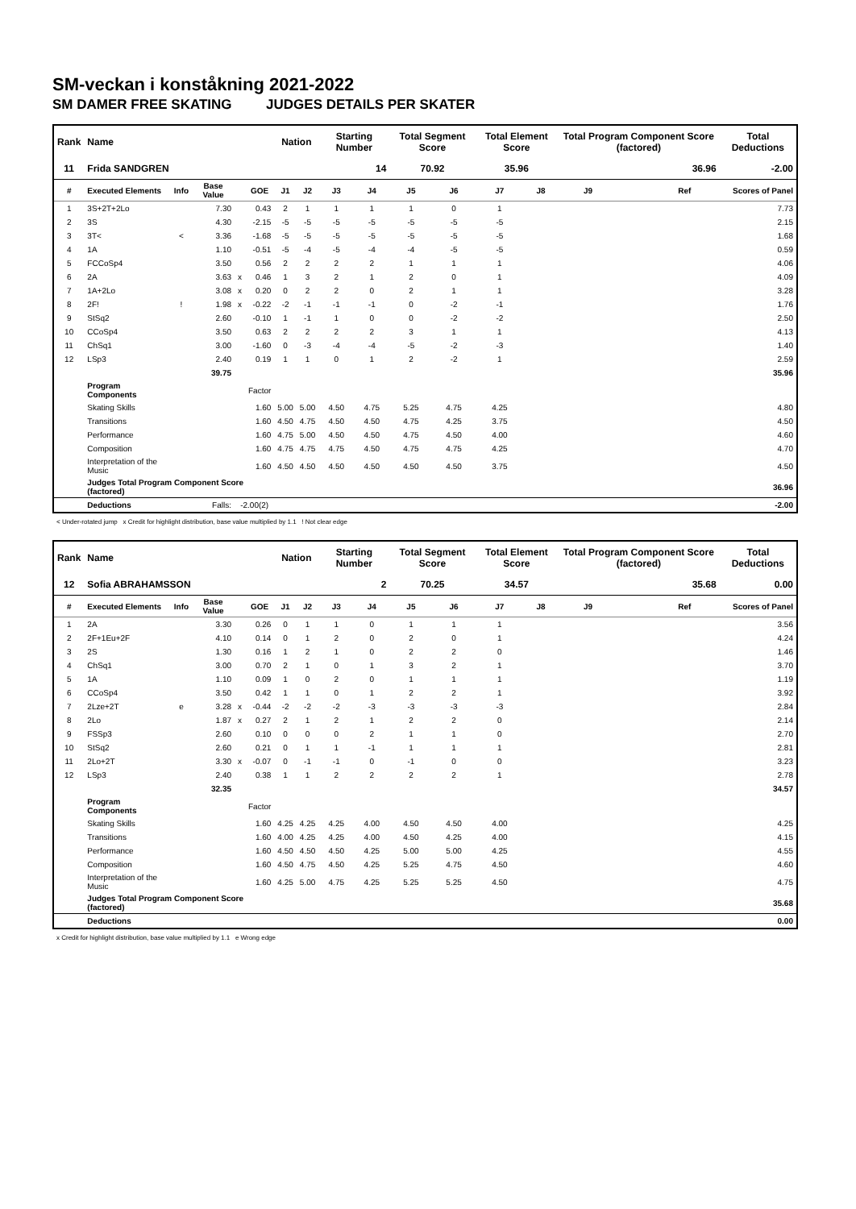SM-veckan i konståkning 2021-2022
SM DAMER FREE SKATING JUDGES DETAILS PER SKATER
| Rank | Name | | | | | Nation | | Starting Number | | Total Segment Score | | Total Element Score | | Total Program Component Score (factored) | | | Total Deductions |
| --- | --- | --- | --- | --- | --- | --- | --- | --- | --- | --- | --- | --- | --- | --- | --- | --- | --- |
| 11 | Frida SANDGREN | | | | | | | 14 | | 70.92 | | 35.96 | | 36.96 | | | -2.00 |
| # | Executed Elements | Info | Base Value | | GOE | J1 | J2 | J3 | J4 | J5 | J6 | J7 | J8 | J9 | Ref | | Scores of Panel |
| 1 | 3S+2T+2Lo | | 7.30 | | 0.43 | 2 | 1 | 1 | 1 | 1 | 0 | 1 | | | | | 7.73 |
| 2 | 3S | | 4.30 | | -2.15 | -5 | -5 | -5 | -5 | -5 | -5 | -5 | | | | | 2.15 |
| 3 | 3T< | < | 3.36 | | -1.68 | -5 | -5 | -5 | -5 | -5 | -5 | -5 | | | | | 1.68 |
| 4 | 1A | | 1.10 | | -0.51 | -5 | -4 | -5 | -4 | -4 | -5 | -5 | | | | | 0.59 |
| 5 | FCCoSp4 | | 3.50 | | 0.56 | 2 | 2 | 2 | 2 | 1 | 1 | 1 | | | | | 4.06 |
| 6 | 2A | | 3.63 | x | 0.46 | 1 | 3 | 2 | 1 | 2 | 0 | 1 | | | | | 4.09 |
| 7 | 1A+2Lo | | 3.08 | x | 0.20 | 0 | 2 | 2 | 0 | 2 | 1 | 1 | | | | | 3.28 |
| 8 | 2F! | ! | 1.98 | x | -0.22 | -2 | -1 | -1 | -1 | 0 | -2 | -1 | | | | | 1.76 |
| 9 | StSq2 | | 2.60 | | -0.10 | 1 | -1 | 1 | 0 | 0 | -2 | -2 | | | | | 2.50 |
| 10 | CCoSp4 | | 3.50 | | 0.63 | 2 | 2 | 2 | 2 | 3 | 1 | 1 | | | | | 4.13 |
| 11 | ChSq1 | | 3.00 | | -1.60 | 0 | -3 | -4 | -4 | -5 | -2 | -3 | | | | | 1.40 |
| 12 | LSp3 | | 2.40 | | 0.19 | 1 | 1 | 0 | 1 | 2 | -2 | 1 | | | | | 2.59 |
| | | | 39.75 | | | | | | | | | | | | | | 35.96 |
| | Program Components | | | | Factor | | | | | | | | | | | | |
| | Skating Skills | | | | 1.60 | 5.00 | 5.00 | 4.50 | 4.75 | 5.25 | 4.75 | 4.25 | | | | | 4.80 |
| | Transitions | | | | 1.60 | 4.50 | 4.75 | 4.50 | 4.50 | 4.75 | 4.25 | 3.75 | | | | | 4.50 |
| | Performance | | | | 1.60 | 4.75 | 5.00 | 4.50 | 4.50 | 4.75 | 4.50 | 4.00 | | | | | 4.60 |
| | Composition | | | | 1.60 | 4.75 | 4.75 | 4.75 | 4.50 | 4.75 | 4.75 | 4.25 | | | | | 4.70 |
| | Interpretation of the Music | | | | 1.60 | 4.50 | 4.50 | 4.50 | 4.50 | 4.50 | 4.50 | 3.75 | | | | | 4.50 |
| | Judges Total Program Component Score (factored) | | | | | | | | | | | | | | | | 36.96 |
| | Deductions | | Falls: | -2.00(2) | | | | | | | | | | | | | -2.00 |
< Under-rotated jump x Credit for highlight distribution, base value multiplied by 1.1 ! Not clear edge
| Rank | Name | | | | | Nation | | Starting Number | | Total Segment Score | | Total Element Score | | Total Program Component Score (factored) | | | Total Deductions |
| --- | --- | --- | --- | --- | --- | --- | --- | --- | --- | --- | --- | --- | --- | --- | --- | --- | --- |
| 12 | Sofia ABRAHAMSSON | | | | | | | 2 | | 70.25 | | 34.57 | | 35.68 | | | 0.00 |
| # | Executed Elements | Info | Base Value | | GOE | J1 | J2 | J3 | J4 | J5 | J6 | J7 | J8 | J9 | Ref | | Scores of Panel |
| 1 | 2A | | 3.30 | | 0.26 | 0 | 1 | 1 | 0 | 1 | 1 | 1 | | | | | 3.56 |
| 2 | 2F+1Eu+2F | | 4.10 | | 0.14 | 0 | 1 | 2 | 0 | 2 | 0 | 1 | | | | | 4.24 |
| 3 | 2S | | 1.30 | | 0.16 | 1 | 2 | 1 | 0 | 2 | 2 | 0 | | | | | 1.46 |
| 4 | ChSq1 | | 3.00 | | 0.70 | 2 | 1 | 0 | 1 | 3 | 2 | 1 | | | | | 3.70 |
| 5 | 1A | | 1.10 | | 0.09 | 1 | 0 | 2 | 0 | 1 | 1 | 1 | | | | | 1.19 |
| 6 | CCoSp4 | | 3.50 | | 0.42 | 1 | 1 | 0 | 1 | 2 | 2 | 1 | | | | | 3.92 |
| 7 | 2Lze+2T | e | 3.28 | x | -0.44 | -2 | -2 | -2 | -3 | -3 | -3 | -3 | | | | | 2.84 |
| 8 | 2Lo | | 1.87 | x | 0.27 | 2 | 1 | 2 | 1 | 2 | 2 | 0 | | | | | 2.14 |
| 9 | FSSp3 | | 2.60 | | 0.10 | 0 | 0 | 0 | 2 | 1 | 1 | 0 | | | | | 2.70 |
| 10 | StSq2 | | 2.60 | | 0.21 | 0 | 1 | 1 | -1 | 1 | 1 | 1 | | | | | 2.81 |
| 11 | 2Lo+2T | | 3.30 | x | -0.07 | 0 | -1 | -1 | 0 | -1 | 0 | 0 | | | | | 3.23 |
| 12 | LSp3 | | 2.40 | | 0.38 | 1 | 1 | 2 | 2 | 2 | 2 | 1 | | | | | 2.78 |
| | | | 32.35 | | | | | | | | | | | | | | 34.57 |
| | Program Components | | | | Factor | | | | | | | | | | | | |
| | Skating Skills | | | | 1.60 | 4.25 | 4.25 | 4.25 | 4.00 | 4.50 | 4.50 | 4.00 | | | | | 4.25 |
| | Transitions | | | | 1.60 | 4.00 | 4.25 | 4.25 | 4.00 | 4.50 | 4.25 | 4.00 | | | | | 4.15 |
| | Performance | | | | 1.60 | 4.50 | 4.50 | 4.50 | 4.25 | 5.00 | 5.00 | 4.25 | | | | | 4.55 |
| | Composition | | | | 1.60 | 4.50 | 4.75 | 4.50 | 4.25 | 5.25 | 4.75 | 4.50 | | | | | 4.60 |
| | Interpretation of the Music | | | | 1.60 | 4.25 | 5.00 | 4.75 | 4.25 | 5.25 | 5.25 | 4.50 | | | | | 4.75 |
| | Judges Total Program Component Score (factored) | | | | | | | | | | | | | | | | 35.68 |
| | Deductions | | | | | | | | | | | | | | | | 0.00 |
x Credit for highlight distribution, base value multiplied by 1.1 e Wrong edge